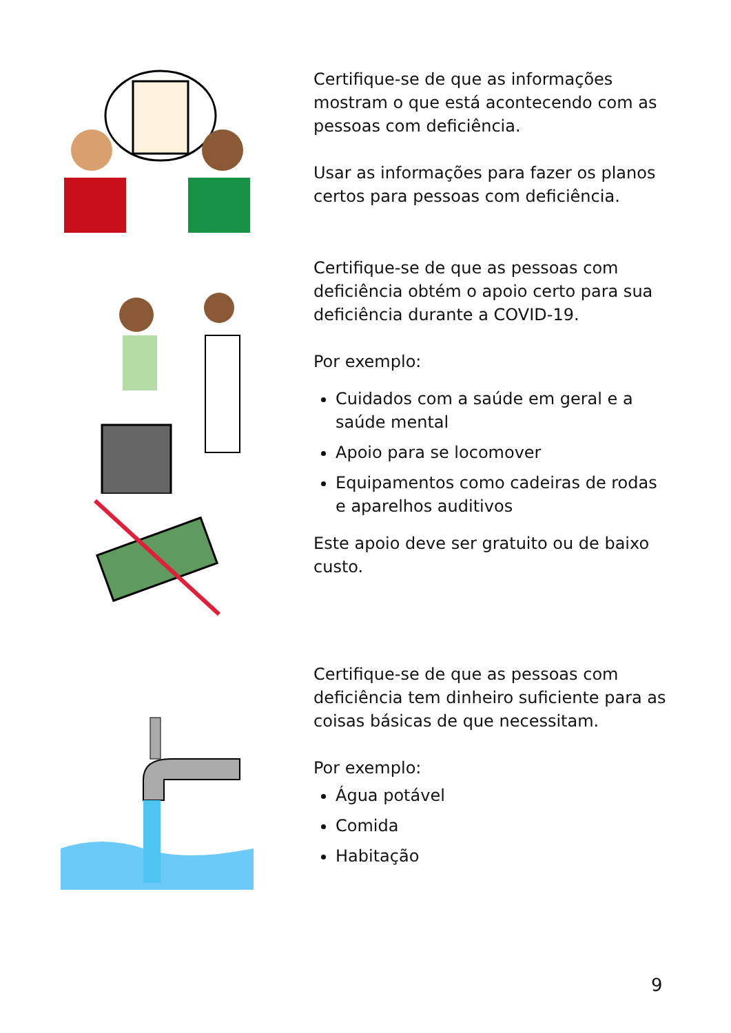Certifique-se de que as informações mostram o que está acontecendo com as pessoas com deficiência.
Usar as informações para fazer os planos certos para pessoas com deficiência.
Certifique-se de que as pessoas com deficiência obtém o apoio certo para sua deficiência durante a COVID-19.
Por exemplo:
Cuidados com a saúde em geral e a saúde mental
Apoio para se locomover
Equipamentos como cadeiras de rodas e aparelhos auditivos
Este apoio deve ser gratuito ou de baixo custo.
Certifique-se de que as pessoas com deficiência tem dinheiro suficiente para as coisas básicas de que necessitam.
Por exemplo:
Água potável
Comida
Habitação
9